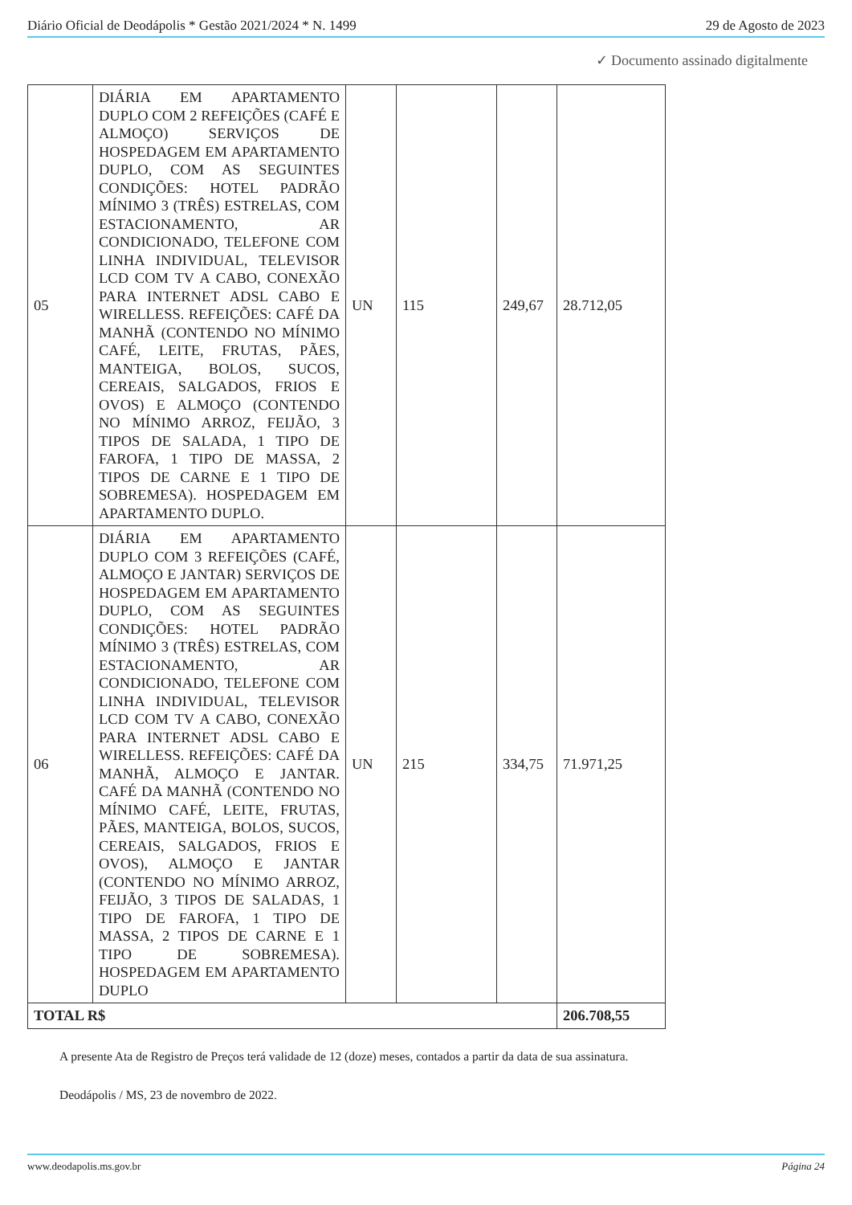Diário Oficial de Deodápolis * Gestão 2021/2024 * N. 1499 29 de Agosto de 2023
✓ Documento assinado digitalmente
| 05 | DIÁRIA EM APARTAMENTO DUPLO COM 2 REFEIÇÕES (CAFÉ E ALMOÇO) SERVIÇOS DE HOSPEDAGEM EM APARTAMENTO DUPLO, COM AS SEGUINTES CONDIÇÕES: HOTEL PADRÃO MÍNIMO 3 (TRÊS) ESTRELAS, COM ESTACIONAMENTO, AR CONDICIONADO, TELEFONE COM LINHA INDIVIDUAL, TELEVISOR LCD COM TV A CABO, CONEXÃO PARA INTERNET ADSL CABO E WIRELLESS. REFEIÇÕES: CAFÉ DA MANHÃ (CONTENDO NO MÍNIMO CAFÉ, LEITE, FRUTAS, PÃES, MANTEIGA, BOLOS, SUCOS, CEREAIS, SALGADOS, FRIOS E OVOS) E ALMOÇO (CONTENDO NO MÍNIMO ARROZ, FEIJÃO, 3 TIPOS DE SALADA, 1 TIPO DE FAROFA, 1 TIPO DE MASSA, 2 TIPOS DE CARNE E 1 TIPO DE SOBREMESA). HOSPEDAGEM EM APARTAMENTO DUPLO. | UN | 115 | 249,67 | 28.712,05 |
| 06 | DIÁRIA EM APARTAMENTO DUPLO COM 3 REFEIÇÕES (CAFÉ, ALMOÇO E JANTAR) SERVIÇOS DE HOSPEDAGEM EM APARTAMENTO DUPLO, COM AS SEGUINTES CONDIÇÕES: HOTEL PADRÃO MÍNIMO 3 (TRÊS) ESTRELAS, COM ESTACIONAMENTO, AR CONDICIONADO, TELEFONE COM LINHA INDIVIDUAL, TELEVISOR LCD COM TV A CABO, CONEXÃO PARA INTERNET ADSL CABO E WIRELLESS. REFEIÇÕES: CAFÉ DA MANHÃ, ALMOÇO E JANTAR. CAFÉ DA MANHÃ (CONTENDO NO MÍNIMO CAFÉ, LEITE, FRUTAS, PÃES, MANTEIGA, BOLOS, SUCOS, CEREAIS, SALGADOS, FRIOS E OVOS), ALMOÇO E JANTAR (CONTENDO NO MÍNIMO ARROZ, FEIJÃO, 3 TIPOS DE SALADAS, 1 TIPO DE FAROFA, 1 TIPO DE MASSA, 2 TIPOS DE CARNE E 1 TIPO DE SOBREMESA). HOSPEDAGEM EM APARTAMENTO DUPLO | UN | 215 | 334,75 | 71.971,25 |
| TOTAL R$ | | | | | 206.708,55 |
A presente Ata de Registro de Preços terá validade de 12 (doze) meses, contados a partir da data de sua assinatura.
Deodápolis / MS, 23 de novembro de 2022.
www.deodapolis.ms.gov.br Página 24